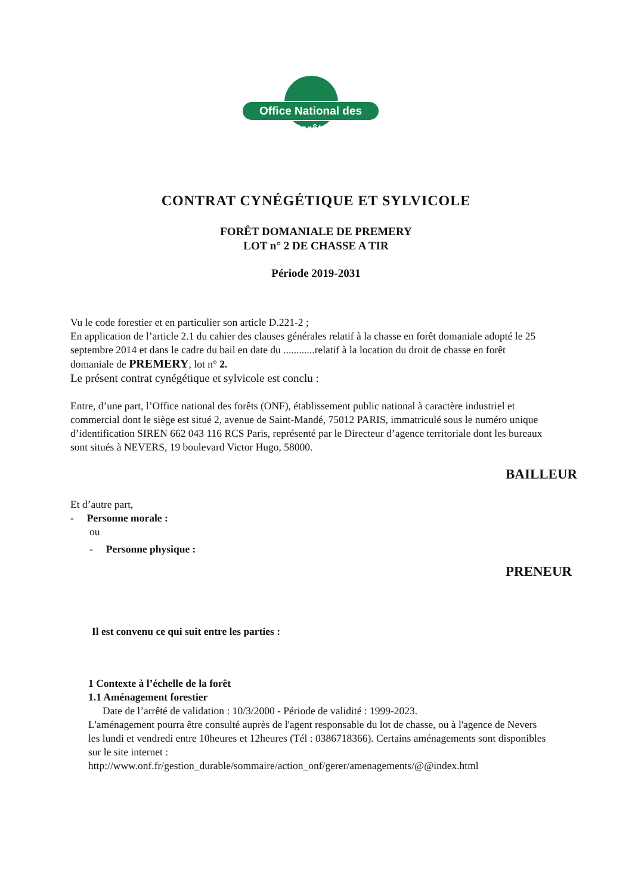Office National des Forêts
CONTRAT CYNÉGÉTIQUE ET SYLVICOLE
FORÊT DOMANIALE DE PREMERY
LOT n° 2 DE CHASSE A TIR
Période 2019-2031
Vu le code forestier et en particulier son article D.221-2 ;
En application de l’article 2.1 du cahier des clauses générales relatif à la chasse en forêt domaniale adopté le 25 septembre 2014 et dans le cadre du bail en date du ............relatif à la location du droit de chasse en forêt domaniale de PREMERY, lot n° 2.
Le présent contrat cynégétique et sylvicole est conclu :
Entre, d’une part, l’Office national des forêts (ONF), établissement public national à caractère industriel et commercial dont le siège est situé 2, avenue de Saint-Mandé, 75012 PARIS, immatriculé sous le numéro unique d’identification SIREN 662 043 116 RCS Paris, représenté par le Directeur d’agence territoriale dont les bureaux sont situés à NEVERS, 19 boulevard Victor Hugo, 58000.
BAILLEUR
Et d’autre part,
- Personne morale :
ou
- Personne physique :
PRENEUR
Il est convenu ce qui suit entre les parties :
1 Contexte à l’échelle de la forêt
1.1 Aménagement forestier
Date de l’arrêté de validation : 10/3/2000 - Période de validité : 1999-2023.
L'aménagement pourra être consulté auprès de l'agent responsable du lot de chasse, ou à l'agence de Nevers les lundi et vendredi entre 10heures et 12heures (Tél : 0386718366). Certains aménagements sont disponibles sur le site internet :
http://www.onf.fr/gestion_durable/sommaire/action_onf/gerer/amenagements/@@index.html